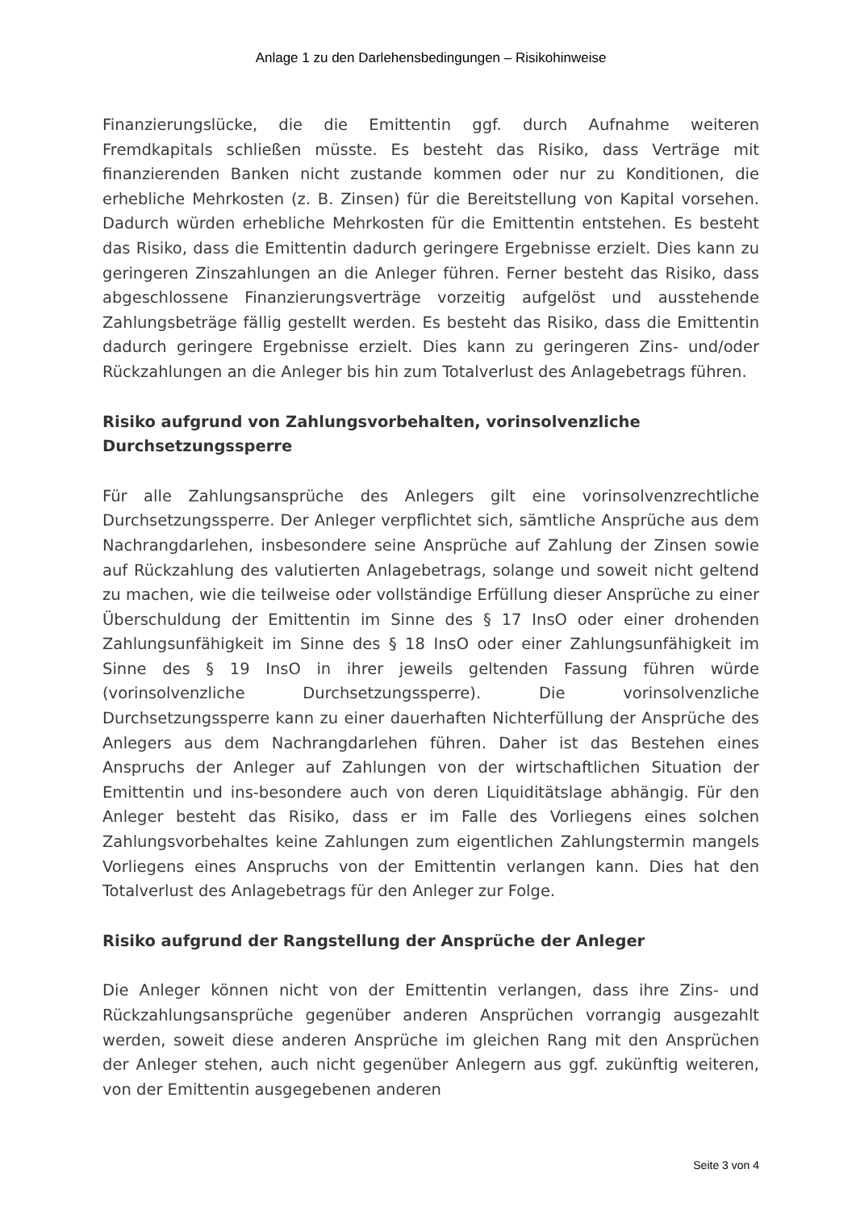Anlage 1 zu den Darlehensbedingungen – Risikohinweise
Finanzierungslücke, die die Emittentin ggf. durch Aufnahme weiteren Fremdkapitals schließen müsste. Es besteht das Risiko, dass Verträge mit finanzierenden Banken nicht zustande kommen oder nur zu Konditionen, die erhebliche Mehrkosten (z. B. Zinsen) für die Bereitstellung von Kapital vorsehen. Dadurch würden erhebliche Mehrkosten für die Emittentin entstehen. Es besteht das Risiko, dass die Emittentin dadurch geringere Ergebnisse erzielt. Dies kann zu geringeren Zinszahlungen an die Anleger führen. Ferner besteht das Risiko, dass abgeschlossene Finanzierungsverträge vorzeitig aufgelöst und ausstehende Zahlungsbeträge fällig gestellt werden. Es besteht das Risiko, dass die Emittentin dadurch geringere Ergebnisse erzielt. Dies kann zu geringeren Zins- und/oder Rückzahlungen an die Anleger bis hin zum Totalverlust des Anlagebetrags führen.
Risiko aufgrund von Zahlungsvorbehalten, vorinsolvenzliche
Durchsetzungssperre
Für alle Zahlungsansprüche des Anlegers gilt eine vorinsolvenzrechtliche Durchsetzungssperre. Der Anleger verpflichtet sich, sämtliche Ansprüche aus dem Nachrangdarlehen, insbesondere seine Ansprüche auf Zahlung der Zinsen sowie auf Rückzahlung des valutierten Anlagebetrags, solange und soweit nicht geltend zu machen, wie die teilweise oder vollständige Erfüllung dieser Ansprüche zu einer Überschuldung der Emittentin im Sinne des § 17 InsO oder einer drohenden Zahlungsunfähigkeit im Sinne des § 18 InsO oder einer Zahlungsunfähigkeit im Sinne des § 19 InsO in ihrer jeweils geltenden Fassung führen würde (vorinsolvenzliche Durchsetzungssperre). Die vorinsolvenzliche Durchsetzungssperre kann zu einer dauerhaften Nichterfüllung der Ansprüche des Anlegers aus dem Nachrangdarlehen führen. Daher ist das Bestehen eines Anspruchs der Anleger auf Zahlungen von der wirtschaftlichen Situation der Emittentin und ins-besondere auch von deren Liquiditätslage abhängig. Für den Anleger besteht das Risiko, dass er im Falle des Vorliegens eines solchen Zahlungsvorbehaltes keine Zahlungen zum eigentlichen Zahlungstermin mangels Vorliegens eines Anspruchs von der Emittentin verlangen kann. Dies hat den Totalverlust des Anlagebetrags für den Anleger zur Folge.
Risiko aufgrund der Rangstellung der Ansprüche der Anleger
Die Anleger können nicht von der Emittentin verlangen, dass ihre Zins- und Rückzahlungsansprüche gegenüber anderen Ansprüchen vorrangig ausgezahlt werden, soweit diese anderen Ansprüche im gleichen Rang mit den Ansprüchen der Anleger stehen, auch nicht gegenüber Anlegern aus ggf. zukünftig weiteren, von der Emittentin ausgegebenen anderen
Seite 3 von 4